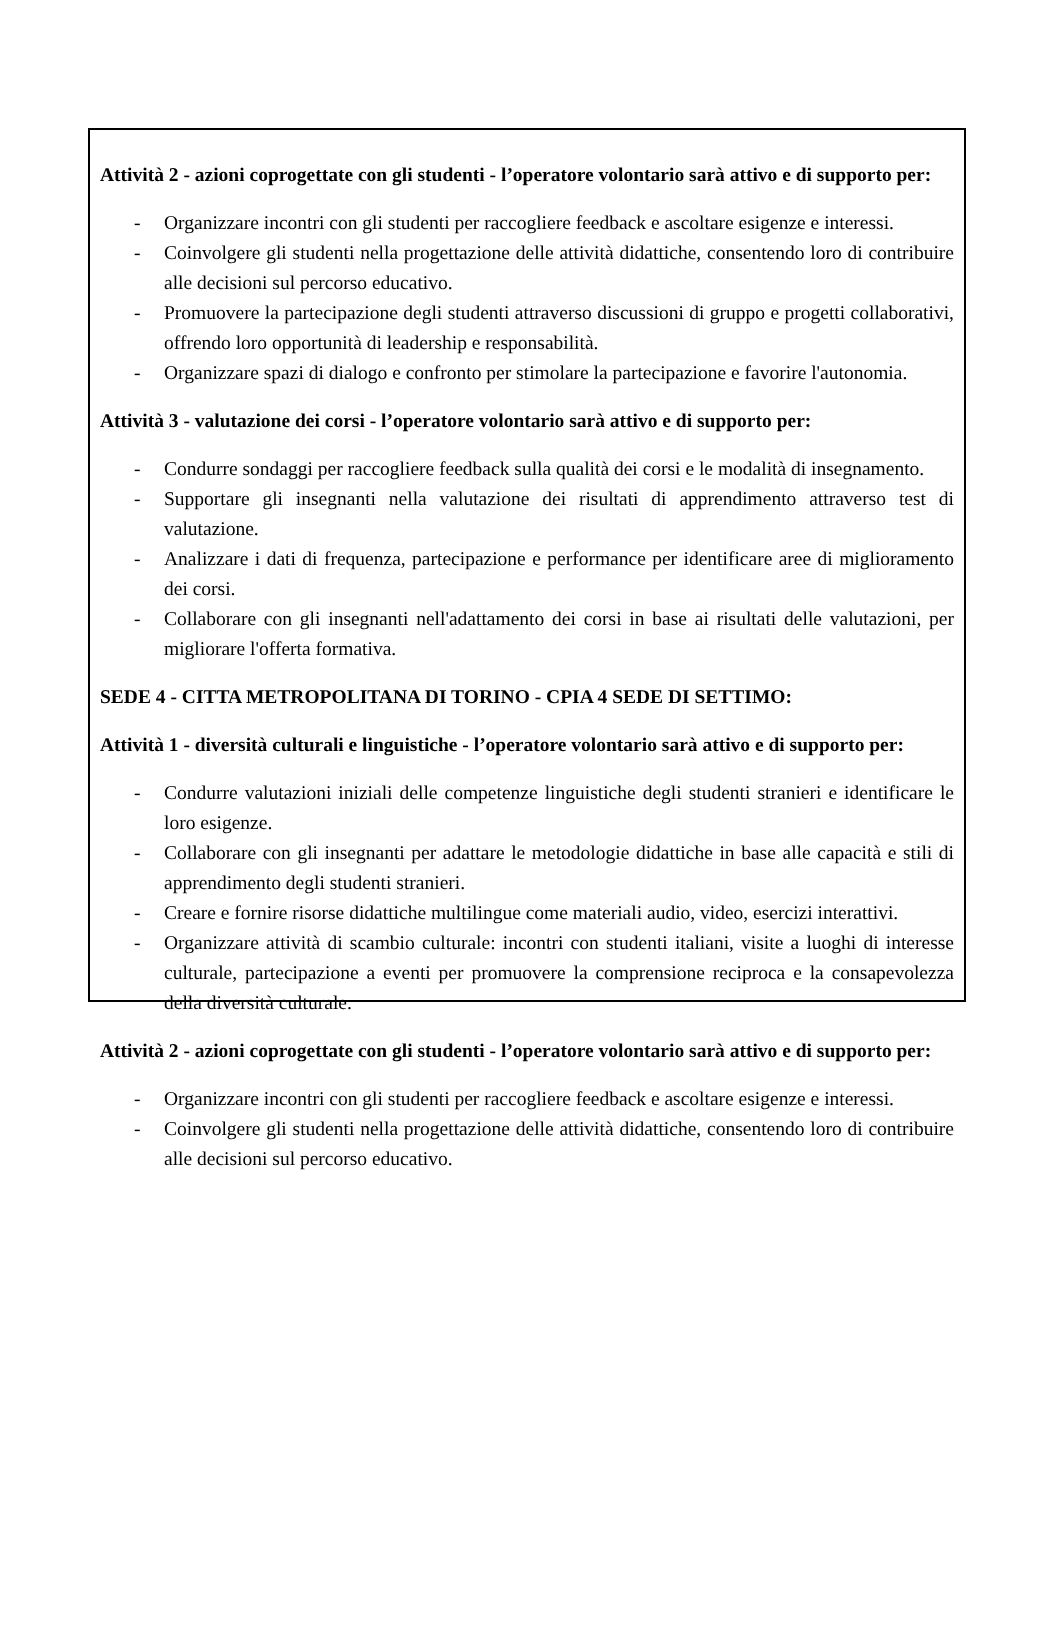Attività 2 - azioni coprogettate con gli studenti - l’operatore volontario sarà attivo e di supporto per:
- Organizzare incontri con gli studenti per raccogliere feedback e ascoltare esigenze e interessi.
- Coinvolgere gli studenti nella progettazione delle attività didattiche, consentendo loro di contribuire alle decisioni sul percorso educativo.
- Promuovere la partecipazione degli studenti attraverso discussioni di gruppo e progetti collaborativi, offrendo loro opportunità di leadership e responsabilità.
- Organizzare spazi di dialogo e confronto per stimolare la partecipazione e favorire l'autonomia.
Attività 3 - valutazione dei corsi - l’operatore volontario sarà attivo e di supporto per:
- Condurre sondaggi per raccogliere feedback sulla qualità dei corsi e le modalità di insegnamento.
- Supportare gli insegnanti nella valutazione dei risultati di apprendimento attraverso test di valutazione.
- Analizzare i dati di frequenza, partecipazione e performance per identificare aree di miglioramento dei corsi.
- Collaborare con gli insegnanti nell'adattamento dei corsi in base ai risultati delle valutazioni, per migliorare l'offerta formativa.
SEDE 4 - CITTA METROPOLITANA DI TORINO - CPIA 4 SEDE DI SETTIMO:
Attività 1 - diversità culturali e linguistiche - l’operatore volontario sarà attivo e di supporto per:
- Condurre valutazioni iniziali delle competenze linguistiche degli studenti stranieri e identificare le loro esigenze.
- Collaborare con gli insegnanti per adattare le metodologie didattiche in base alle capacità e stili di apprendimento degli studenti stranieri.
- Creare e fornire risorse didattiche multilingue come materiali audio, video, esercizi interattivi.
- Organizzare attività di scambio culturale: incontri con studenti italiani, visite a luoghi di interesse culturale, partecipazione a eventi per promuovere la comprensione reciproca e la consapevolezza della diversità culturale.
Attività 2 - azioni coprogettate con gli studenti - l’operatore volontario sarà attivo e di supporto per:
- Organizzare incontri con gli studenti per raccogliere feedback e ascoltare esigenze e interessi.
- Coinvolgere gli studenti nella progettazione delle attività didattiche, consentendo loro di contribuire alle decisioni sul percorso educativo.